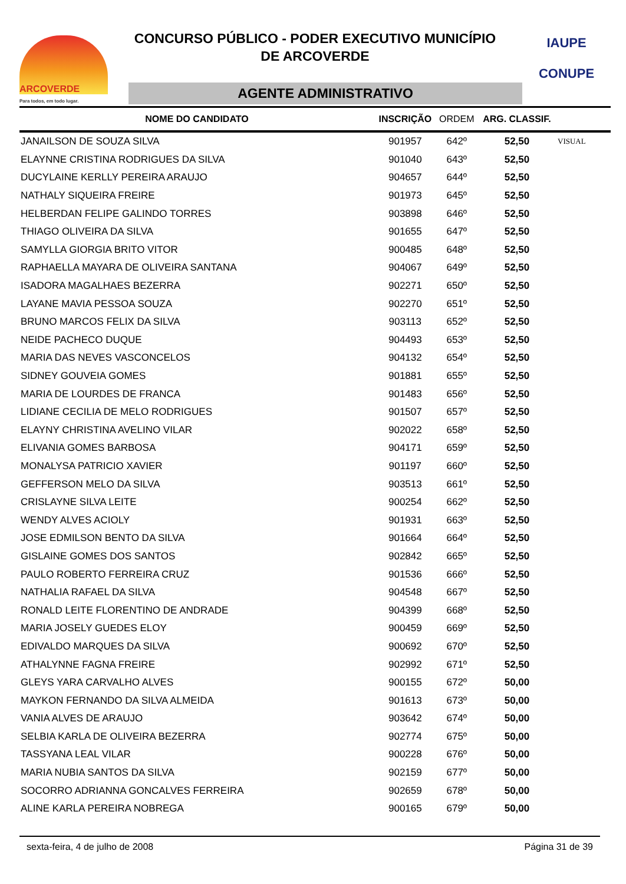ARCOVERDE
Para todos, em todo lugar.
CONCURSO PÚBLICO - PODER EXECUTIVO MUNICÍPIO
DE ARCOVERDE
AGENTE ADMINISTRATIVO
IAUPE
CONUPE
| NOME DO CANDIDATO | INSCRIÇÃO | ORDEM | ARG. CLASSIF. | |
| --- | --- | --- | --- | --- |
| JANAILSON DE SOUZA SILVA | 901957 | 642º | 52,50 | VISUAL |
| ELAYNNE CRISTINA RODRIGUES DA SILVA | 901040 | 643º | 52,50 | |
| DUCYLAINE KERLLY PEREIRA ARAUJO | 904657 | 644º | 52,50 | |
| NATHALY SIQUEIRA FREIRE | 901973 | 645º | 52,50 | |
| HELBERDAN FELIPE GALINDO TORRES | 903898 | 646º | 52,50 | |
| THIAGO OLIVEIRA DA SILVA | 901655 | 647º | 52,50 | |
| SAMYLLA GIORGIA BRITO VITOR | 900485 | 648º | 52,50 | |
| RAPHAELLA MAYARA DE OLIVEIRA SANTANA | 904067 | 649º | 52,50 | |
| ISADORA MAGALHAES BEZERRA | 902271 | 650º | 52,50 | |
| LAYANE MAVIA PESSOA SOUZA | 902270 | 651º | 52,50 | |
| BRUNO MARCOS FELIX DA SILVA | 903113 | 652º | 52,50 | |
| NEIDE PACHECO DUQUE | 904493 | 653º | 52,50 | |
| MARIA DAS NEVES VASCONCELOS | 904132 | 654º | 52,50 | |
| SIDNEY GOUVEIA GOMES | 901881 | 655º | 52,50 | |
| MARIA DE LOURDES DE FRANCA | 901483 | 656º | 52,50 | |
| LIDIANE CECILIA DE MELO RODRIGUES | 901507 | 657º | 52,50 | |
| ELAYNY CHRISTINA AVELINO VILAR | 902022 | 658º | 52,50 | |
| ELIVANIA GOMES BARBOSA | 904171 | 659º | 52,50 | |
| MONALYSA PATRICIO XAVIER | 901197 | 660º | 52,50 | |
| GEFFERSON MELO DA SILVA | 903513 | 661º | 52,50 | |
| CRISLAYNE SILVA LEITE | 900254 | 662º | 52,50 | |
| WENDY ALVES ACIOLY | 901931 | 663º | 52,50 | |
| JOSE EDMILSON BENTO DA SILVA | 901664 | 664º | 52,50 | |
| GISLAINE GOMES DOS SANTOS | 902842 | 665º | 52,50 | |
| PAULO ROBERTO FERREIRA CRUZ | 901536 | 666º | 52,50 | |
| NATHALIA RAFAEL DA SILVA | 904548 | 667º | 52,50 | |
| RONALD LEITE FLORENTINO DE ANDRADE | 904399 | 668º | 52,50 | |
| MARIA JOSELY GUEDES ELOY | 900459 | 669º | 52,50 | |
| EDIVALDO MARQUES DA SILVA | 900692 | 670º | 52,50 | |
| ATHALYNNE FAGNA FREIRE | 902992 | 671º | 52,50 | |
| GLEYS YARA CARVALHO ALVES | 900155 | 672º | 50,00 | |
| MAYKON FERNANDO DA SILVA ALMEIDA | 901613 | 673º | 50,00 | |
| VANIA ALVES DE ARAUJO | 903642 | 674º | 50,00 | |
| SELBIA KARLA DE OLIVEIRA BEZERRA | 902774 | 675º | 50,00 | |
| TASSYANA LEAL VILAR | 900228 | 676º | 50,00 | |
| MARIA NUBIA SANTOS DA SILVA | 902159 | 677º | 50,00 | |
| SOCORRO ADRIANNA GONCALVES FERREIRA | 902659 | 678º | 50,00 | |
| ALINE KARLA PEREIRA NOBREGA | 900165 | 679º | 50,00 | |
sexta-feira, 4 de julho de 2008 Página 31 de 39